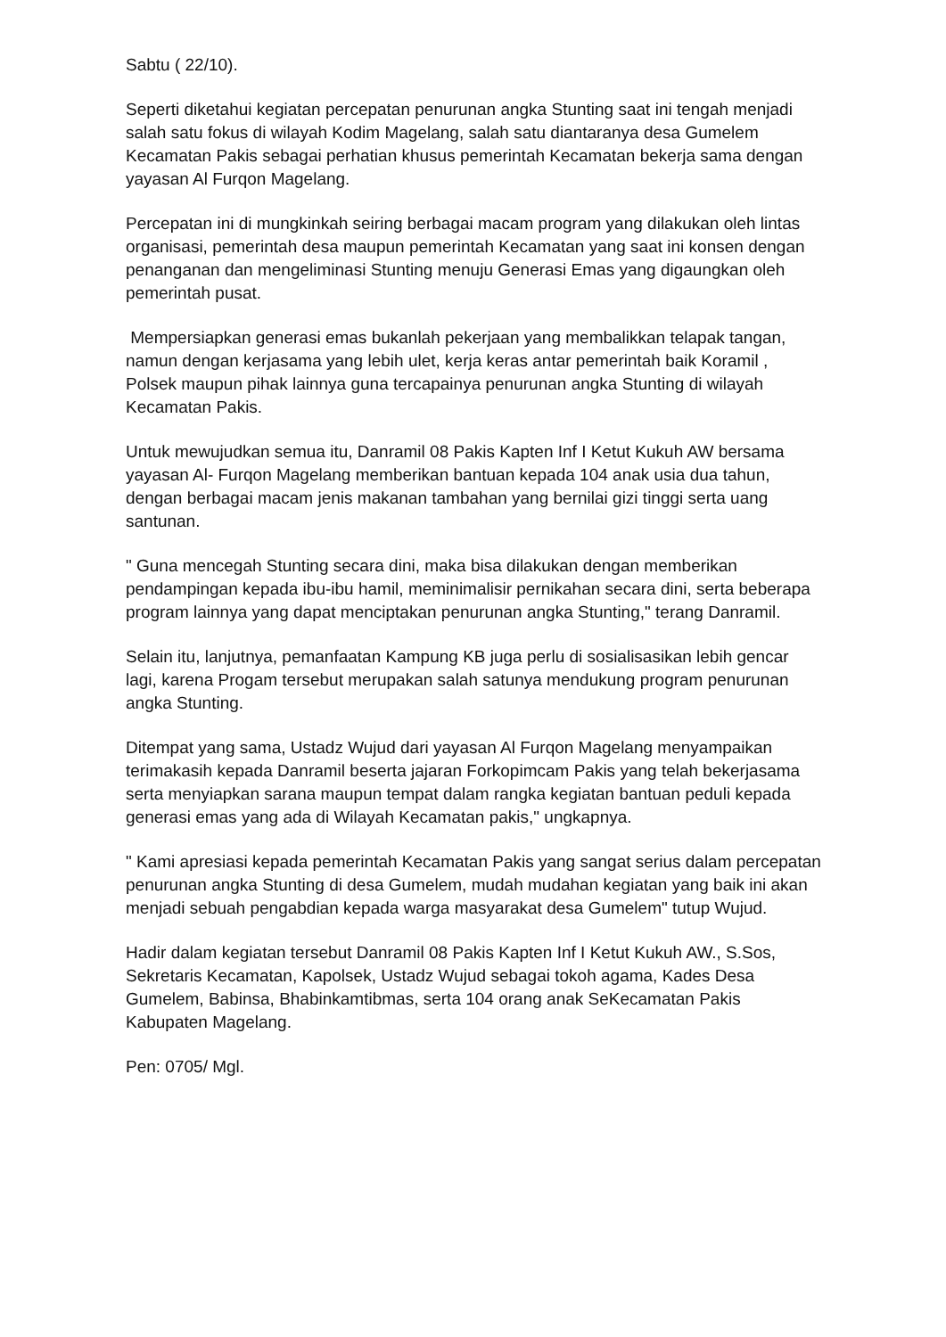Sabtu ( 22/10).
Seperti diketahui kegiatan percepatan penurunan angka Stunting saat ini tengah menjadi salah satu fokus di wilayah Kodim Magelang, salah satu diantaranya desa Gumelem Kecamatan Pakis sebagai perhatian khusus pemerintah Kecamatan bekerja sama dengan yayasan Al Furqon Magelang.
Percepatan ini di mungkinkah seiring berbagai macam program yang dilakukan oleh lintas organisasi, pemerintah desa maupun pemerintah Kecamatan yang saat ini konsen dengan penanganan dan mengeliminasi Stunting menuju Generasi Emas yang digaungkan oleh pemerintah pusat.
Mempersiapkan generasi emas bukanlah pekerjaan yang membalikkan telapak tangan, namun dengan kerjasama yang lebih ulet, kerja keras antar pemerintah baik Koramil , Polsek maupun pihak lainnya guna tercapainya penurunan angka Stunting di wilayah Kecamatan Pakis.
Untuk mewujudkan semua itu, Danramil 08 Pakis Kapten Inf I Ketut Kukuh AW bersama yayasan Al- Furqon Magelang memberikan bantuan kepada 104 anak usia dua tahun, dengan berbagai macam jenis makanan tambahan yang bernilai gizi tinggi serta uang santunan.
" Guna mencegah Stunting secara dini, maka bisa dilakukan dengan memberikan pendampingan kepada ibu-ibu hamil, meminimalisir pernikahan secara dini, serta beberapa program lainnya yang dapat menciptakan penurunan angka Stunting," terang Danramil.
Selain itu, lanjutnya, pemanfaatan Kampung KB juga perlu di sosialisasikan lebih gencar lagi, karena Progam tersebut merupakan salah satunya mendukung program penurunan angka Stunting.
Ditempat yang sama, Ustadz Wujud dari yayasan Al Furqon Magelang menyampaikan terimakasih kepada Danramil beserta jajaran Forkopimcam Pakis yang telah bekerjasama serta menyiapkan sarana maupun tempat dalam rangka kegiatan bantuan peduli kepada generasi emas yang ada di Wilayah Kecamatan pakis," ungkapnya.
" Kami apresiasi kepada pemerintah Kecamatan Pakis yang sangat serius dalam percepatan penurunan angka Stunting di desa Gumelem, mudah mudahan kegiatan yang baik ini akan menjadi sebuah pengabdian kepada warga masyarakat desa Gumelem" tutup Wujud.
Hadir dalam kegiatan tersebut Danramil 08 Pakis Kapten Inf I Ketut Kukuh AW., S.Sos, Sekretaris Kecamatan, Kapolsek, Ustadz Wujud sebagai tokoh agama, Kades Desa Gumelem, Babinsa, Bhabinkamtibmas, serta 104 orang anak SeKecamatan Pakis Kabupaten Magelang.
Pen: 0705/ Mgl.